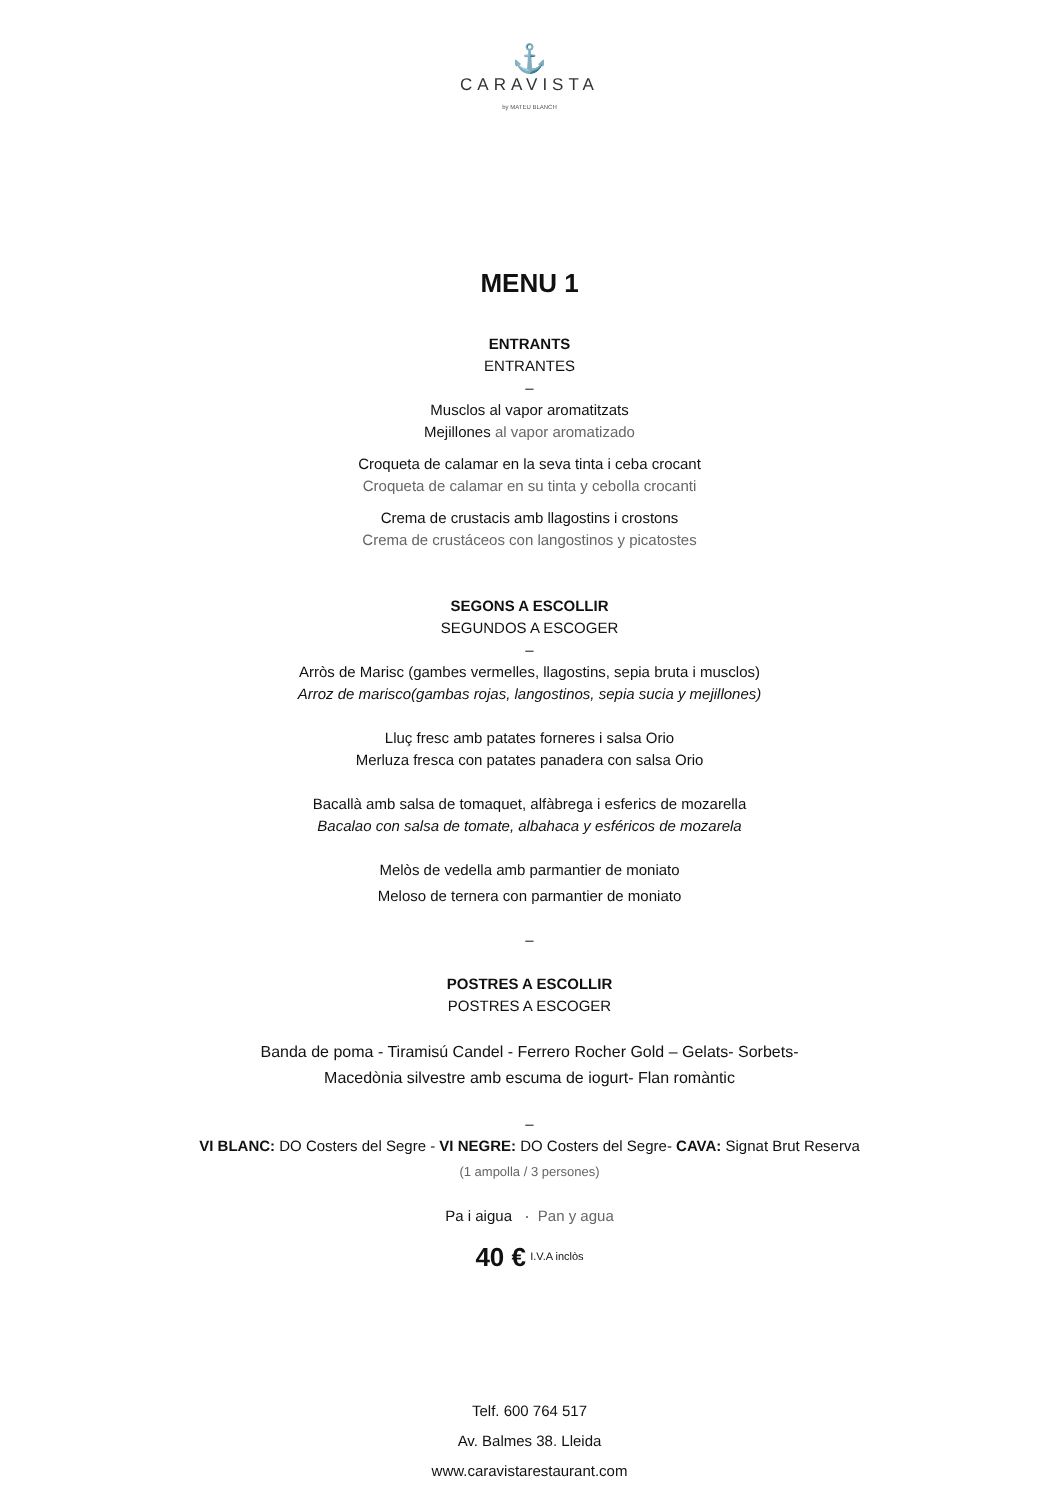⚓
CARAVISTA
by MATEU BLANCH
MENU 1
ENTRANTS
ENTRANTES
–
Musclos al vapor aromatitzats
Mejillones al vapor aromatizado
Croqueta de calamar en la seva tinta i ceba crocant
Croqueta de calamar en su tinta y cebolla crocanti
Crema de crustacis amb llagostins i crostons
Crema de crustáceos con langostinos y picatostes
SEGONS A ESCOLLIR
SEGUNDOS A ESCOGER
–
Arròs de Marisc (gambes vermelles, llagostins, sepia bruta i musclos)
Arroz de marisco(gambas rojas, langostinos, sepia sucia y mejillones)
Lluç fresc amb patates forneres i salsa Orio
Merluza fresca con patates panadera con salsa Orio
Bacallà amb salsa de tomaquet, alfàbrega i esferics de mozarella
Bacalao con salsa de tomate, albahaca y esféricos de mozarela
Melòs de vedella amb parmantier de moniato
Meloso de ternera con parmantier de moniato
–
POSTRES A ESCOLLIR
POSTRES A ESCOGER
Banda de poma - Tiramisú Candel - Ferrero Rocher Gold – Gelats- Sorbets-
Macedònia silvestre amb escuma de iogurt- Flan romàntic
–
VI BLANC: DO Costers del Segre - VI NEGRE: DO Costers del Segre- CAVA: Signat Brut Reserva
(1 ampolla / 3 persones)
Pa i aigua · Pan y agua
40 € <sup>I.V.A inclòs</sup>
Telf. 600 764 517
Av. Balmes 38. Lleida
www.caravistarestaurant.com